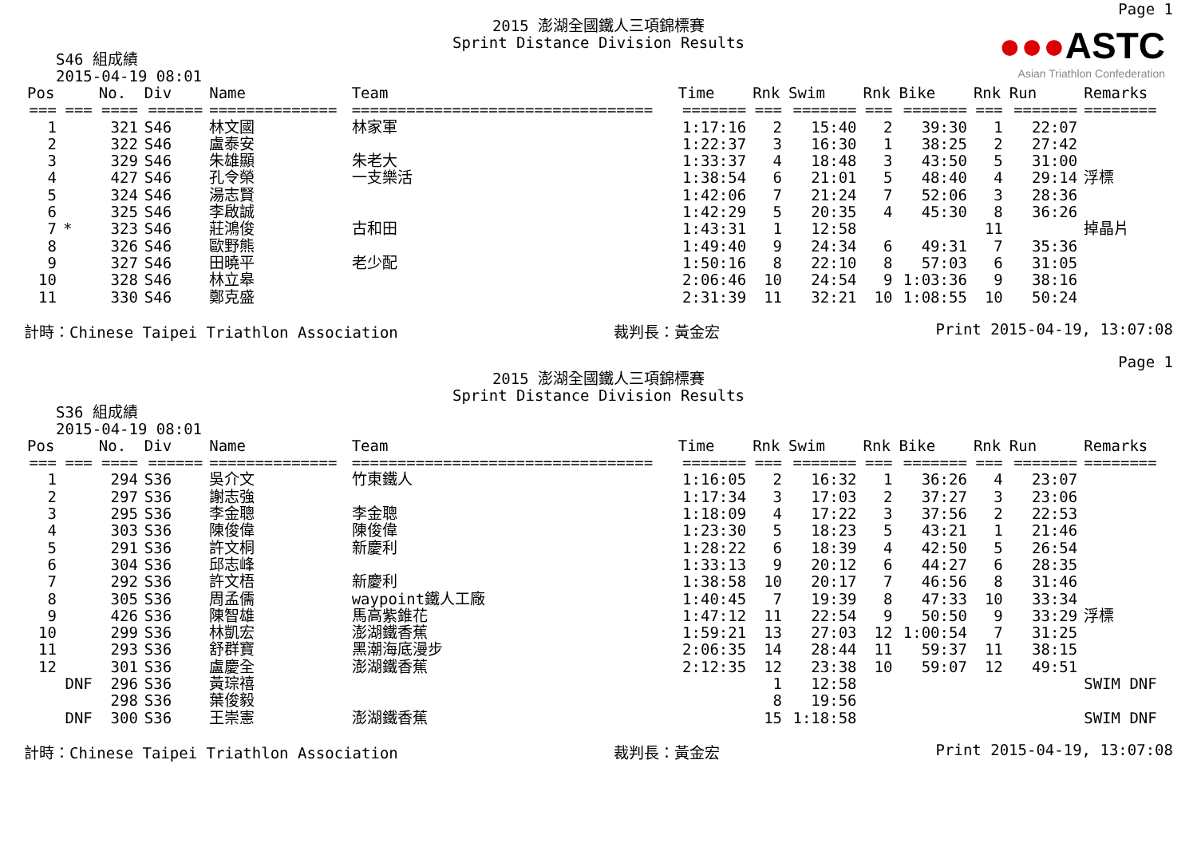Page 1
2015 澎湖全國鐵人三項錦標賽
Sprint Distance Division Results
●●●ASTC
Asian Triathlon Confederation
S46 組成績
2015-04-19 08:01
| Pos | | No. | Div | Name | Team | Time | Rnk | Swim | Rnk | Bike | Rnk | Run | Remarks |
| --- | --- | --- | --- | --- | --- | --- | --- | --- | --- | --- | --- | --- | --- |
| === | === | ==== | ====== | ============== | ================================= | ======= | === | ======= | === | ======= | === | ======= | ======== |
| 1 | | 321 | S46 | 林文國 | 林家軍 | 1:17:16 | 2 | 15:40 | 2 | 39:30 | 1 | 22:07 | |
| 2 | | 322 | S46 | 盧泰安 | | 1:22:37 | 3 | 16:30 | 1 | 38:25 | 2 | 27:42 | |
| 3 | | 329 | S46 | 朱雄顯 | 朱老大 | 1:33:37 | 4 | 18:48 | 3 | 43:50 | 5 | 31:00 | |
| 4 | | 427 | S46 | 孔令榮 | 一支樂活 | 1:38:54 | 6 | 21:01 | 5 | 48:40 | 4 | 29:14 | 浮標 |
| 5 | | 324 | S46 | 湯志賢 | | 1:42:06 | 7 | 21:24 | 7 | 52:06 | 3 | 28:36 | |
| 6 | | 325 | S46 | 李啟誠 | | 1:42:29 | 5 | 20:35 | 4 | 45:30 | 8 | 36:26 | |
| 7 | * | 323 | S46 | 莊鴻俊 | 古和田 | 1:43:31 | 1 | 12:58 | | | 11 | | 掉晶片 |
| 8 | | 326 | S46 | 歐野熊 | | 1:49:40 | 9 | 24:34 | 6 | 49:31 | 7 | 35:36 | |
| 9 | | 327 | S46 | 田曉平 | 老少配 | 1:50:16 | 8 | 22:10 | 8 | 57:03 | 6 | 31:05 | |
| 10 | | 328 | S46 | 林立皋 | | 2:06:46 | 10 | 24:54 | 9 | 1:03:36 | 9 | 38:16 | |
| 11 | | 330 | S46 | 鄭克盛 | | 2:31:39 | 11 | 32:21 | 10 | 1:08:55 | 10 | 50:24 | |
計時：Chinese Taipei Triathlon Association 裁判長：黃金宏 Print 2015-04-19, 13:07:08
Page 1
2015 澎湖全國鐵人三項錦標賽
Sprint Distance Division Results
S36 組成績
2015-04-19 08:01
| Pos | | No. | Div | Name | Team | Time | Rnk | Swim | Rnk | Bike | Rnk | Run | Remarks |
| --- | --- | --- | --- | --- | --- | --- | --- | --- | --- | --- | --- | --- | --- |
| === | === | ==== | ====== | ============== | ================================= | ======= | === | ======= | === | ======= | === | ======= | ======== |
| 1 | | 294 | S36 | 吳介文 | 竹東鐵人 | 1:16:05 | 2 | 16:32 | 1 | 36:26 | 4 | 23:07 | |
| 2 | | 297 | S36 | 謝志強 | | 1:17:34 | 3 | 17:03 | 2 | 37:27 | 3 | 23:06 | |
| 3 | | 295 | S36 | 李金聰 | 李金聰 | 1:18:09 | 4 | 17:22 | 3 | 37:56 | 2 | 22:53 | |
| 4 | | 303 | S36 | 陳俊偉 | 陳俊偉 | 1:23:30 | 5 | 18:23 | 5 | 43:21 | 1 | 21:46 | |
| 5 | | 291 | S36 | 許文桐 | 新慶利 | 1:28:22 | 6 | 18:39 | 4 | 42:50 | 5 | 26:54 | |
| 6 | | 304 | S36 | 邱志峰 | | 1:33:13 | 9 | 20:12 | 6 | 44:27 | 6 | 28:35 | |
| 7 | | 292 | S36 | 許文梧 | 新慶利 | 1:38:58 | 10 | 20:17 | 7 | 46:56 | 8 | 31:46 | |
| 8 | | 305 | S36 | 周孟儒 | waypoint鐵人工廠 | 1:40:45 | 7 | 19:39 | 8 | 47:33 | 10 | 33:34 | |
| 9 | | 426 | S36 | 陳智雄 | 馬高紫錐花 | 1:47:12 | 11 | 22:54 | 9 | 50:50 | 9 | 33:29 | 浮標 |
| 10 | | 299 | S36 | 林凱宏 | 澎湖鐵香蕉 | 1:59:21 | 13 | 27:03 | 12 | 1:00:54 | 7 | 31:25 | |
| 11 | | 293 | S36 | 舒群寶 | 黑潮海底漫步 | 2:06:35 | 14 | 28:44 | 11 | 59:37 | 11 | 38:15 | |
| 12 | | 301 | S36 | 盧慶全 | 澎湖鐵香蕉 | 2:12:35 | 12 | 23:38 | 10 | 59:07 | 12 | 49:51 | |
| | DNF | 296 | S36 | 黃琮禧 | | | 1 | 12:58 | | | | | SWIM DNF |
| | | 298 | S36 | 葉俊毅 | | | 8 | 19:56 | | | | | |
| | DNF | 300 | S36 | 王崇憲 | 澎湖鐵香蕉 | | 15 | 1:18:58 | | | | | SWIM DNF |
計時：Chinese Taipei Triathlon Association 裁判長：黃金宏 Print 2015-04-19, 13:07:08